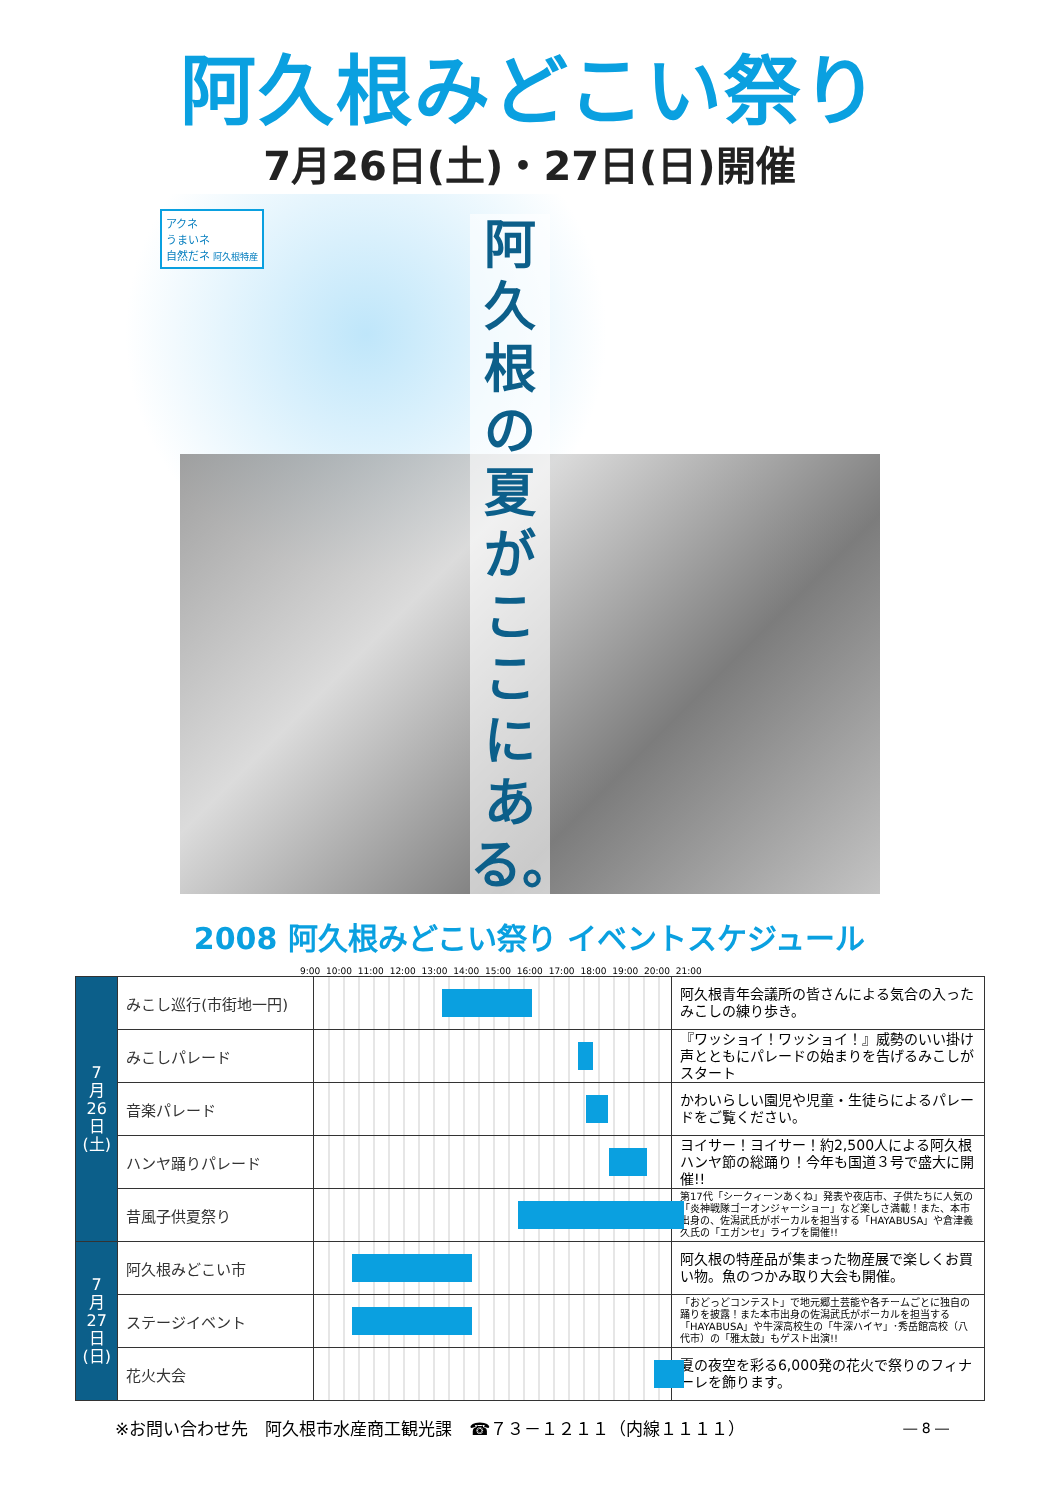阿久根みどこい祭り
7月26日(土)・27日(日)開催
アクネ
うまいネ
自然だネ 阿久根特産
阿
久
根
の
夏
が
こ
こ
に
あ
る。
2008 阿久根みどこい祭り イベントスケジュール
9:00 10:00 11:00 12:00 13:00 14:00 15:00 16:00 17:00 18:00 19:00 20:00 21:00
| 7 月 26 日 (土) | みこし巡行(市街地一円) | | 阿久根青年会議所の皆さんによる気合の入ったみこしの練り歩き。 |
| | みこしパレード | | 『ワッショイ！ワッショイ！』威勢のいい掛け声とともにパレードの始まりを告げるみこしがスタート |
| | 音楽パレード | | かわいらしい園児や児童・生徒らによるパレードをご覧ください。 |
| | ハンヤ踊りパレード | | ヨイサー！ヨイサー！約2,500人による阿久根ハンヤ節の総踊り！今年も国道３号で盛大に開催!! |
| | 昔風子供夏祭り | | 第17代「シークィーンあくね」発表や夜店市、子供たちに人気の「炎神戦隊ゴーオンジャーショー」など楽しさ満載！また、本市出身の、佐潟武氏がボーカルを担当する「HAYABUSA」や倉津義久氏の「エガンセ」ライブを開催!! |
| 7 月 27 日 (日) | 阿久根みどこい市 | | 阿久根の特産品が集まった物産展で楽しくお買い物。魚のつかみ取り大会も開催。 |
| | ステージイベント | | 「おどっどコンテスト」で地元郷土芸能や各チームごとに独自の踊りを披露！また本市出身の佐潟武氏がボーカルを担当する「HAYABUSA」や牛深高校生の「牛深ハイヤ」･秀岳館高校（八代市）の「雅太鼓」もゲスト出演!! |
| | 花火大会 | | 夏の夜空を彩る6,000発の花火で祭りのフィナーレを飾ります。 |
※お問い合わせ先　阿久根市水産商工観光課　☎７３－１２１１（内線１１１１）
― 8 ―